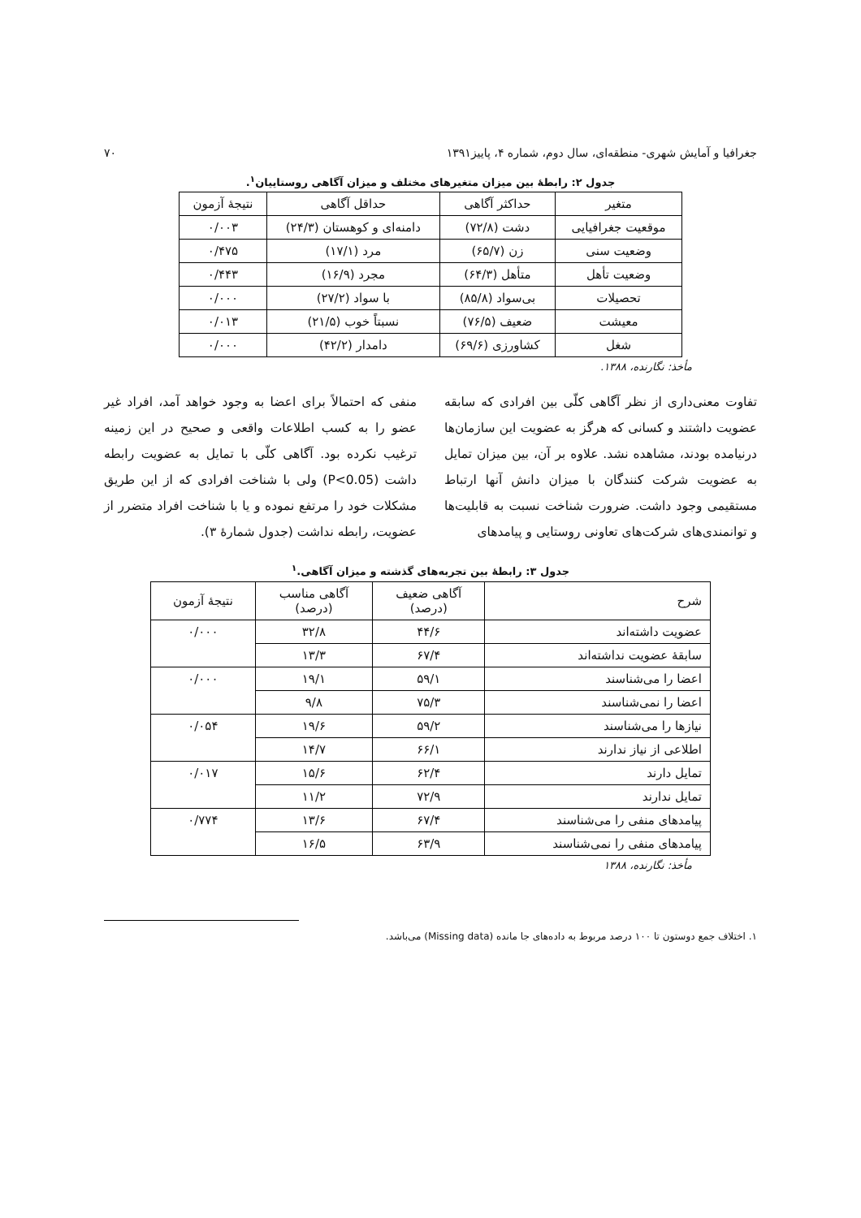جغرافیا و آمایش شهری- منطقه‌ای، سال دوم، شماره ۴، پاییز۱۳۹۱ ۷۰
جدول ۲: رابطهٔ بین میزان متغیرهای مختلف و میزان آگاهی روستاییان<sup>۱</sup>.
| متغیر | حداکثر آگاهی | حداقل آگاهی | نتیجهٔ آزمون |
| --- | --- | --- | --- |
| موقعیت جغرافیایی | دشت (۷۲/۸) | دامنه‌ای و کوهستان (۲۴/۳) | ۰/۰۰۳ |
| وضعیت سنی | زن (۶۵/۷) | مرد (۱۷/۱) | ۰/۴۷۵ |
| وضعیت تأهل | متأهل (۶۴/۳) | مجرد (۱۶/۹) | ۰/۴۴۳ |
| تحصیلات | بی‌سواد (۸۵/۸) | با سواد (۲۷/۲) | ۰/۰۰۰ |
| معیشت | ضعیف (۷۶/۵) | نسبتاً خوب (۲۱/۵) | ۰/۰۱۳ |
| شغل | کشاورزی (۶۹/۶) | دامدار (۴۲/۲) | ۰/۰۰۰ |
مأخذ: نگارنده، ۱۳۸۸.
تفاوت معنی‌داری از نظر آگاهی کلّی بین افرادی که سابقه عضویت داشتند و کسانی که هرگز به عضویت این سازمان‌ها درنیامده بودند، مشاهده نشد. علاوه بر آن، بین میزان تمایل به عضویت شرکت کنندگان با میزان دانش آنها ارتباط مستقیمی وجود داشت. ضرورت شناخت نسبت به قابلیت‌ها و توانمندی‌های شرکت‌های تعاونی روستایی و پیامدهای
منفی که احتمالاً برای اعضا به وجود خواهد آمد، افراد غیر عضو را به کسب اطلاعات واقعی و صحیح در این زمینه ترغیب نکرده بود. آگاهی کلّی با تمایل به عضویت رابطه داشت (P<0.05) ولی با شناخت افرادی که از این طریق مشکلات خود را مرتفع نموده و یا با شناخت افراد متضرر از عضویت، رابطه نداشت (جدول شمارهٔ ۳).
جدول ۳: رابطهٔ بین تجربه‌های گذشته و میزان آگاهی.<sup>۱</sup>
| شرح | آگاهی ضعیف (درصد) | آگاهی مناسب (درصد) | نتیجهٔ آزمون |
| --- | --- | --- | --- |
| عضویت داشته‌اند | ۴۴/۶ | ۳۲/۸ | ۰/۰۰۰ |
| سابقهٔ عضویت نداشته‌اند | ۶۷/۴ | ۱۳/۳ | |
| اعضا را می‌شناسند | ۵۹/۱ | ۱۹/۱ | ۰/۰۰۰ |
| اعضا را نمی‌شناسند | ۷۵/۳ | ۹/۸ | |
| نیازها را می‌شناسند | ۵۹/۲ | ۱۹/۶ | ۰/۰۵۴ |
| اطلاعی از نیاز ندارند | ۶۶/۱ | ۱۴/۷ | |
| تمایل دارند | ۶۲/۴ | ۱۵/۶ | ۰/۰۱۷ |
| تمایل ندارند | ۷۲/۹ | ۱۱/۲ | |
| پیامدهای منفی را می‌شناسند | ۶۷/۴ | ۱۳/۶ | ۰/۷۷۴ |
| پیامدهای منفی را نمی‌شناسند | ۶۳/۹ | ۱۶/۵ | |
مأخذ: نگارنده، ۱۳۸۸
۱. اختلاف جمع دوستون تا ۱۰۰ درصد مربوط به داده‌های جا مانده (Missing data) می‌باشد.